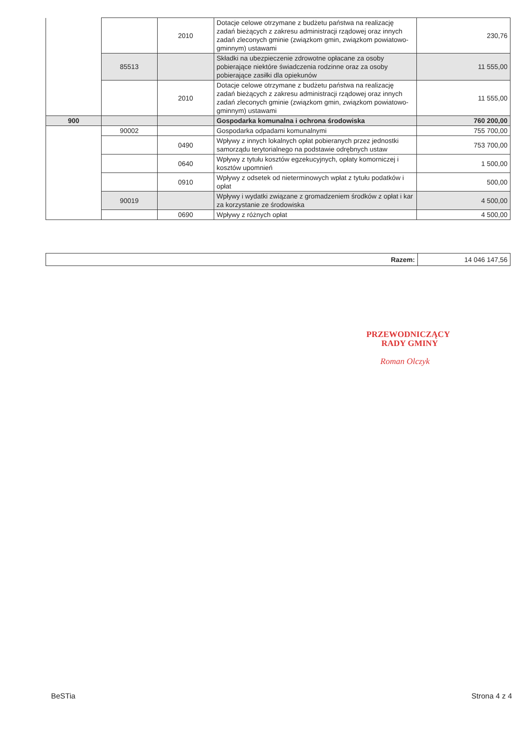| | | 2010 | Dotacje celowe otrzymane z budżetu państwa na realizację zadań bieżących z zakresu administracji rządowej oraz innych zadań zleconych gminie (związkom gmin, związkom powiatowo-gminnym) ustawami | 230,76 |
| | 85513 | | Składki na ubezpieczenie zdrowotne opłacane za osoby pobierające niektóre świadczenia rodzinne oraz za osoby pobierające zasiłki dla opiekunów | 11 555,00 |
| | | 2010 | Dotacje celowe otrzymane z budżetu państwa na realizację zadań bieżących z zakresu administracji rządowej oraz innych zadań zleconych gminie (związkom gmin, związkom powiatowo-gminnym) ustawami | 11 555,00 |
| 900 | | | Gospodarka komunalna i ochrona środowiska | 760 200,00 |
| | 90002 | | Gospodarka odpadami komunalnymi | 755 700,00 |
| | | 0490 | Wpływy z innych lokalnych opłat pobieranych przez jednostki samorządu terytorialnego na podstawie odrębnych ustaw | 753 700,00 |
| | | 0640 | Wpływy z tytułu kosztów egzekucyjnych, opłaty komorniczej i kosztów upomnień | 1 500,00 |
| | | 0910 | Wpływy z odsetek od nieterminowych wpłat z tytułu podatków i opłat | 500,00 |
| | 90019 | | Wpływy i wydatki związane z gromadzeniem środków z opłat i kar za korzystanie ze środowiska | 4 500,00 |
| | | 0690 | Wpływy z różnych opłat | 4 500,00 |
| Razem: | 14 046 147,56 |
PRZEWODNICZĄCY
RADY GMINY
Roman Olczyk
BeSTia Strona 4 z 4